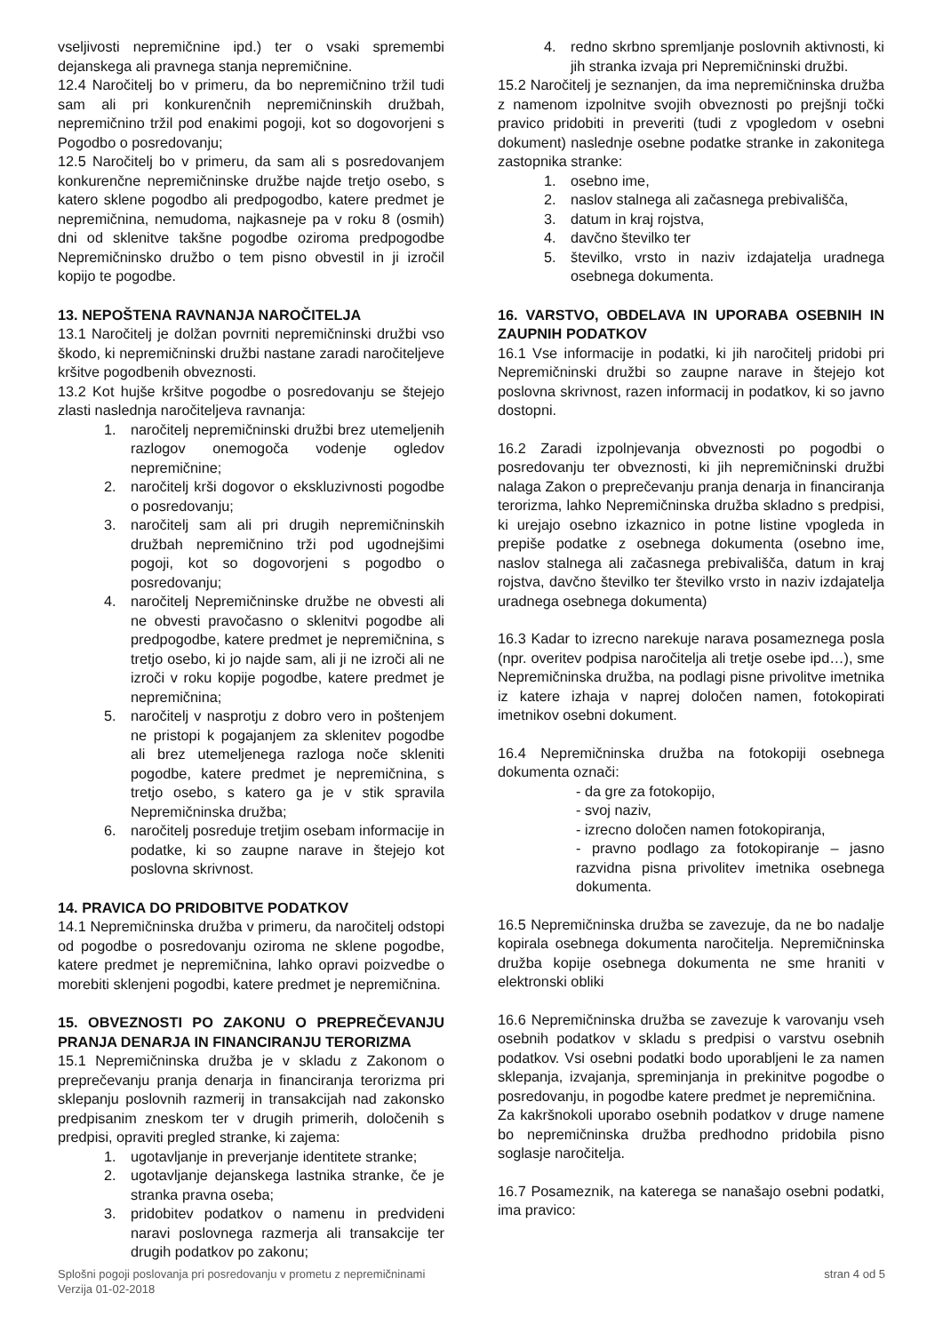vseljivosti nepremičnine ipd.) ter o vsaki spremembi dejanskega ali pravnega stanja nepremičnine.
12.4 Naročitelj bo v primeru, da bo nepremičnino tržil tudi sam ali pri konkurenčnih nepremičninskih družbah, nepremičnino tržil pod enakimi pogoji, kot so dogovorjeni s Pogodbo o posredovanju;
12.5 Naročitelj bo v primeru, da sam ali s posredovanjem konkurenčne nepremičninske družbe najde tretjo osebo, s katero sklene pogodbo ali predpogodbo, katere predmet je nepremičnina, nemudoma, najkasneje pa v roku 8 (osmih) dni od sklenitve takšne pogodbe oziroma predpogodbe Nepremičninsko družbo o tem pisno obvestil in ji izročil kopijo te pogodbe.
13. NEPOŠTENA RAVNANJA NAROČITELJA
13.1 Naročitelj je dolžan povrniti nepremičninski družbi vso škodo, ki nepremičninski družbi nastane zaradi naročiteljeve kršitve pogodbenih obveznosti.
13.2 Kot hujše kršitve pogodbe o posredovanju se štejejo zlasti naslednja naročiteljeva ravnanja:
1. naročitelj nepremičninski družbi brez utemeljenih razlogov onemogoča vodenje ogledov nepremičnine;
2. naročitelj krši dogovor o ekskluzivnosti pogodbe o posredovanju;
3. naročitelj sam ali pri drugih nepremičninskih družbah nepremičnino trži pod ugodnejšimi pogoji, kot so dogovorjeni s pogodbo o posredovanju;
4. naročitelj Nepremičninske družbe ne obvesti ali ne obvesti pravočasno o sklenitvi pogodbe ali predpogodbe, katere predmet je nepremičnina, s tretjo osebo, ki jo najde sam, ali ji ne izroči ali ne izroči v roku kopije pogodbe, katere predmet je nepremičnina;
5. naročitelj v nasprotju z dobro vero in poštenjem ne pristopi k pogajanjem za sklenitev pogodbe ali brez utemeljenega razloga noče skleniti pogodbe, katere predmet je nepremičnina, s tretjo osebo, s katero ga je v stik spravila Nepremičninska družba;
6. naročitelj posreduje tretjim osebam informacije in podatke, ki so zaupne narave in štejejo kot poslovna skrivnost.
14. PRAVICA DO PRIDOBITVE PODATKOV
14.1 Nepremičninska družba v primeru, da naročitelj odstopi od pogodbe o posredovanju oziroma ne sklene pogodbe, katere predmet je nepremičnina, lahko opravi poizvedbe o morebiti sklenjeni pogodbi, katere predmet je nepremičnina.
15. OBVEZNOSTI PO ZAKONU O PREPREČEVANJU PRANJA DENARJA IN FINANCIRANJU TERORIZMA
15.1 Nepremičninska družba je v skladu z Zakonom o preprečevanju pranja denarja in financiranja terorizma pri sklepanju poslovnih razmerij in transakcijah nad zakonsko predpisanim zneskom ter v drugih primerih, določenih s predpisi, opraviti pregled stranke, ki zajema:
1. ugotavljanje in preverjanje identitete stranke;
2. ugotavljanje dejanskega lastnika stranke, če je stranka pravna oseba;
3. pridobitev podatkov o namenu in predvideni naravi poslovnega razmerja ali transakcije ter drugih podatkov po zakonu;
4. redno skrbno spremljanje poslovnih aktivnosti, ki jih stranka izvaja pri Nepremičninski družbi.
15.2 Naročitelj je seznanjen, da ima nepremičninska družba z namenom izpolnitve svojih obveznosti po prejšnji točki pravico pridobiti in preveriti (tudi z vpogledom v osebni dokument) naslednje osebne podatke stranke in zakonitega zastopnika stranke:
1. osebno ime,
2. naslov stalnega ali začasnega prebivališča,
3. datum in kraj rojstva,
4. davčno številko ter
5. številko, vrsto in naziv izdajatelja uradnega osebnega dokumenta.
16. VARSTVO, OBDELAVA IN UPORABA OSEBNIH IN ZAUPNIH PODATKOV
16.1 Vse informacije in podatki, ki jih naročitelj pridobi pri Nepremičninski družbi so zaupne narave in štejejo kot poslovna skrivnost, razen informacij in podatkov, ki so javno dostopni.
16.2 Zaradi izpolnjevanja obveznosti po pogodbi o posredovanju ter obveznosti, ki jih nepremičninski družbi nalaga Zakon o preprečevanju pranja denarja in financiranja terorizma, lahko Nepremičninska družba skladno s predpisi, ki urejajo osebno izkaznico in potne listine vpogleda in prepiše podatke z osebnega dokumenta (osebno ime, naslov stalnega ali začasnega prebivališča, datum in kraj rojstva, davčno številko ter številko vrsto in naziv izdajatelja uradnega osebnega dokumenta)
16.3 Kadar to izrecno narekuje narava posameznega posla (npr. overitev podpisa naročitelja ali tretje osebe ipd…), sme Nepremičninska družba, na podlagi pisne privolitve imetnika iz katere izhaja v naprej določen namen, fotokopirati imetnikov osebni dokument.
16.4 Nepremičninska družba na fotokopiji osebnega dokumenta označi:
- da gre za fotokopijo,
- svoj naziv,
- izrecno določen namen fotokopiranja,
- pravno podlago za fotokopiranje – jasno razvidna pisna privolitev imetnika osebnega dokumenta.
16.5 Nepremičninska družba se zavezuje, da ne bo nadalje kopirala osebnega dokumenta naročitelja. Nepremičninska družba kopije osebnega dokumenta ne sme hraniti v elektronski obliki
16.6 Nepremičninska družba se zavezuje k varovanju vseh osebnih podatkov v skladu s predpisi o varstvu osebnih podatkov. Vsi osebni podatki bodo uporabljeni le za namen sklepanja, izvajanja, spreminjanja in prekinitve pogodbe o posredovanju, in pogodbe katere predmet je nepremičnina.
Za kakršnokoli uporabo osebnih podatkov v druge namene bo nepremičninska družba predhodno pridobila pisno soglasje naročitelja.
16.7 Posameznik, na katerega se nanašajo osebni podatki, ima pravico:
Splošni pogoji poslovanja pri posredovanju v prometu z nepremičninami
Verzija 01-02-2018
stran 4 od 5